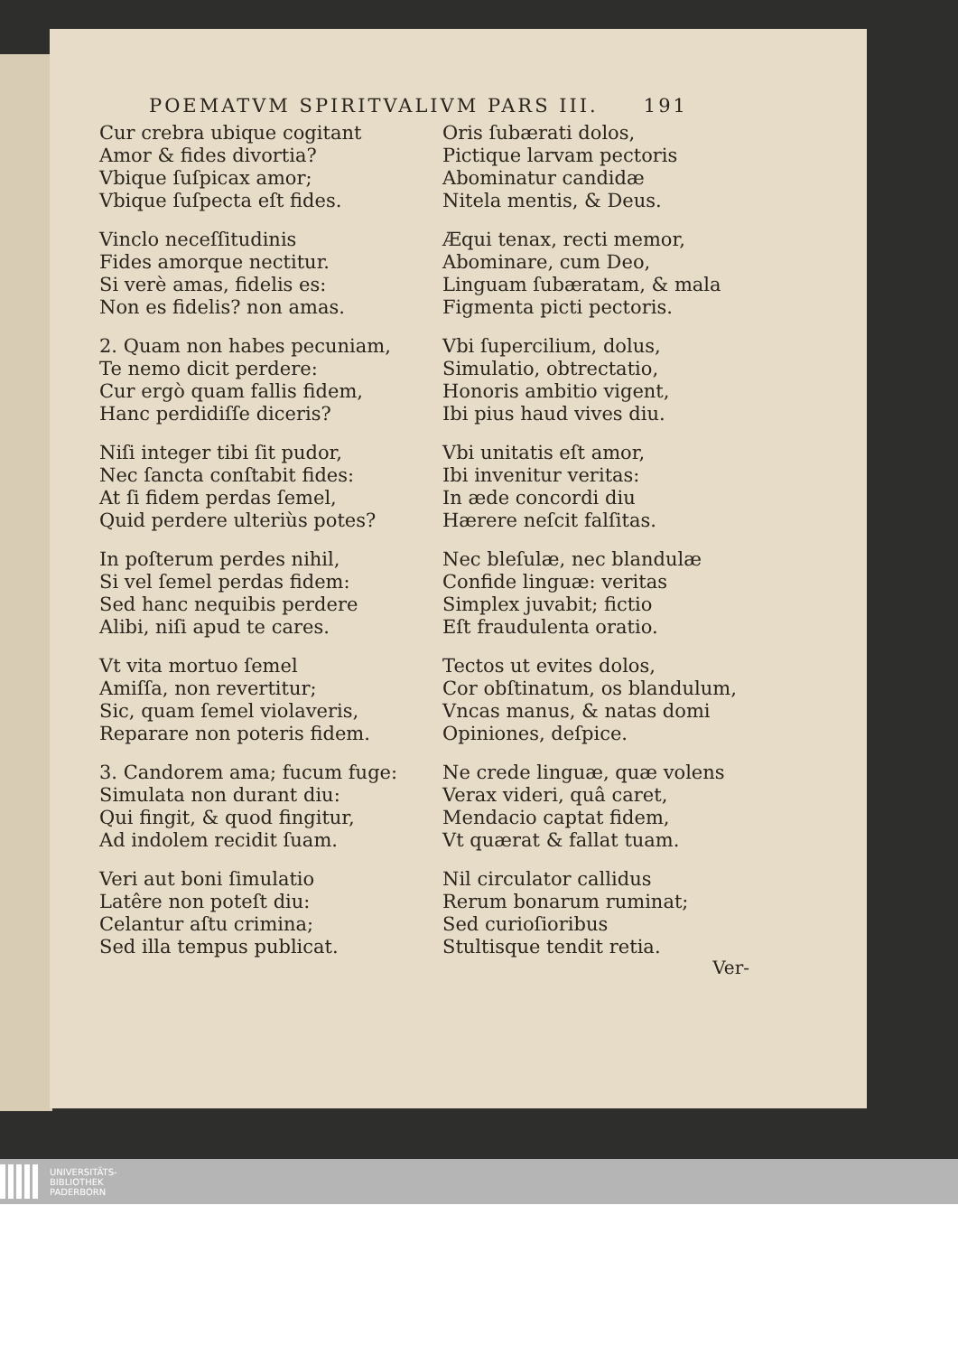POEMATVM SPIRITVALIVM PARS III. 191
Cur crebra ubique cogitant
Amor & fides divortia?
Vbique ſuſpicax amor;
Vbique ſuſpecta eſt fides.
Vinclo neceſſitudinis
Fides amorque nectitur.
Si verè amas, fidelis es:
Non es fidelis? non amas.
2. Quam non habes pecuniam,
Te nemo dicit perdere:
Cur ergò quam fallis fidem,
Hanc perdidiſſe diceris?
Niſi integer tibi ſit pudor,
Nec ſancta conſtabit fides:
At ſi fidem perdas ſemel,
Quid perdere ulteriùs potes?
In poſterum perdes nihil,
Si vel ſemel perdas fidem:
Sed hanc nequibis perdere
Alibi, niſi apud te cares.
Vt vita mortuo ſemel
Amiſſa, non revertitur;
Sic, quam ſemel violaveris,
Reparare non poteris fidem.
3. Candorem ama; fucum fuge:
Simulata non durant diu:
Qui fingit, & quod fingitur,
Ad indolem recidit ſuam.
Veri aut boni ſimulatio
Latêre non poteſt diu:
Celantur aſtu crimina;
Sed illa tempus publicat.
Oris ſubærati dolos,
Pictique larvam pectoris
Abominatur candidæ
Nitela mentis, & Deus.
Æqui tenax, recti memor,
Abominare, cum Deo,
Linguam ſubæratam, & mala
Figmenta picti pectoris.
Vbi ſupercilium, dolus,
Simulatio, obtrectatio,
Honoris ambitio vigent,
Ibi pius haud vives diu.
Vbi unitatis eſt amor,
Ibi invenitur veritas:
In æde concordi diu
Hærere neſcit falſitas.
Nec bleſulæ, nec blandulæ
Confide linguæ: veritas
Simplex juvabit; fictio
Eſt fraudulenta oratio.
Tectos ut evites dolos,
Cor obſtinatum, os blandulum,
Vncas manus, & natas domi
Opiniones, deſpice.
Ne crede linguæ, quæ volens
Verax videri, quâ caret,
Mendacio captat fidem,
Vt quærat & fallat tuam.
Nil circulator callidus
Rerum bonarum ruminat;
Sed curioſioribus
Stultisque tendit retia.
Ver-
UNIVERSITÄTS-
BIBLIOTHEK
PADERBORN